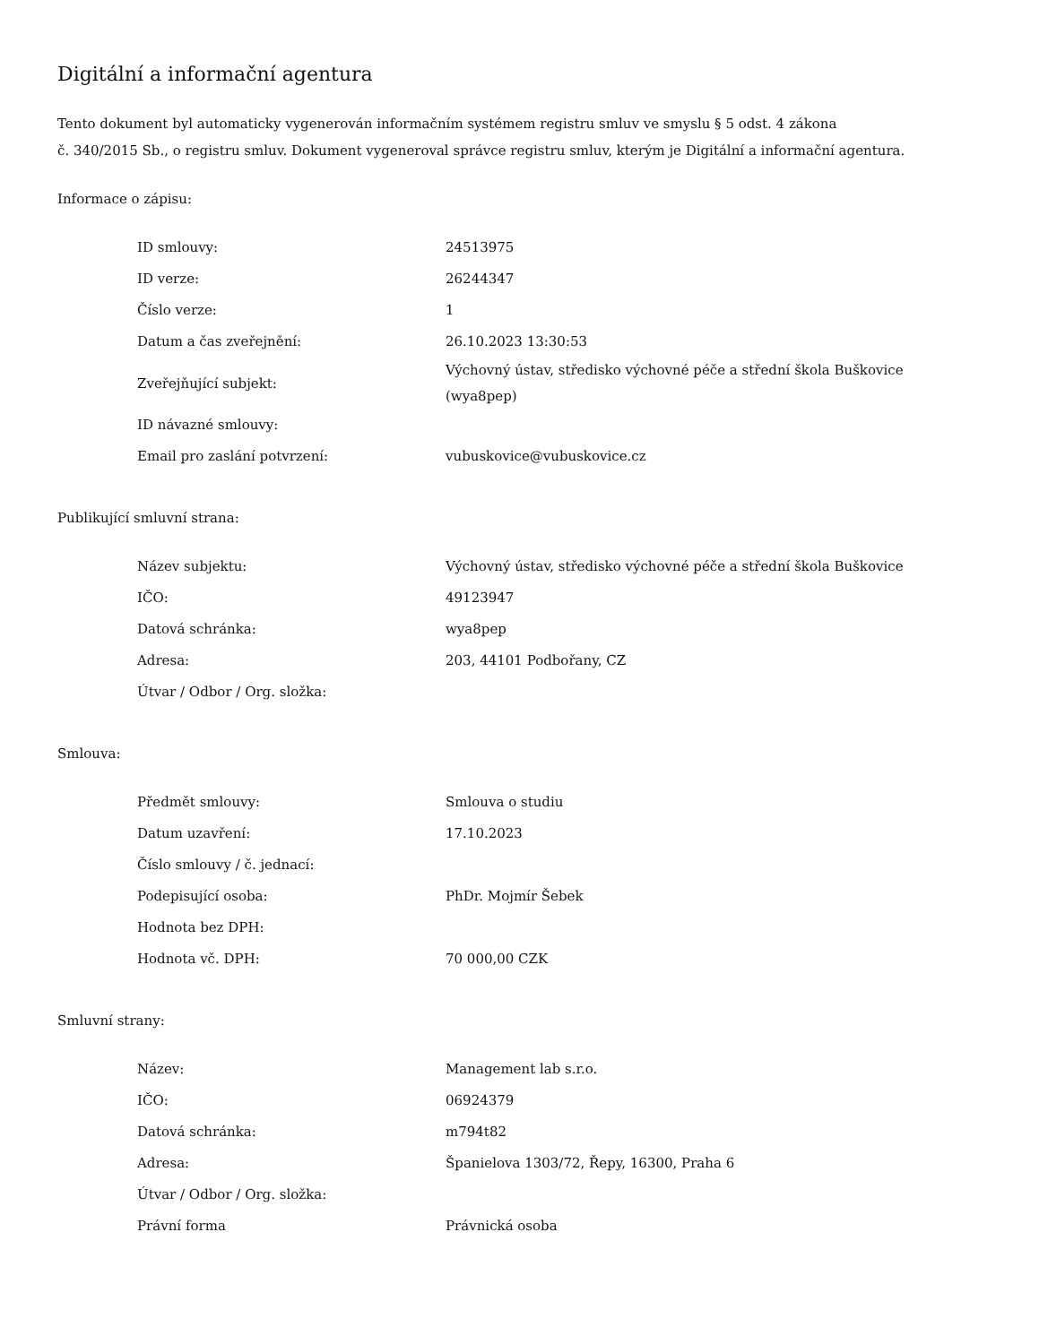Digitální a informační agentura
Tento dokument byl automaticky vygenerován informačním systémem registru smluv ve smyslu § 5 odst. 4 zákona
č. 340/2015 Sb., o registru smluv. Dokument vygeneroval správce registru smluv, kterým je Digitální a informační agentura.
Informace o zápisu:
| ID smlouvy: | 24513975 |
| ID verze: | 26244347 |
| Číslo verze: | 1 |
| Datum a čas zveřejnění: | 26.10.2023 13:30:53 |
| Zveřejňující subjekt: | Výchovný ústav, středisko výchovné péče a střední škola Buškovice (wya8pep) |
| ID návazné smlouvy: | |
| Email pro zaslání potvrzení: | vubuskovice@vubuskovice.cz |
Publikující smluvní strana:
| Název subjektu: | Výchovný ústav, středisko výchovné péče a střední škola Buškovice |
| IČO: | 49123947 |
| Datová schránka: | wya8pep |
| Adresa: | 203, 44101 Podbořany, CZ |
| Útvar / Odbor / Org. složka: | |
Smlouva:
| Předmět smlouvy: | Smlouva o studiu |
| Datum uzavření: | 17.10.2023 |
| Číslo smlouvy / č. jednací: | |
| Podepisující osoba: | PhDr. Mojmír Šebek |
| Hodnota bez DPH: | |
| Hodnota vč. DPH: | 70 000,00 CZK |
Smluvní strany:
| Název: | Management lab s.r.o. |
| IČO: | 06924379 |
| Datová schránka: | m794t82 |
| Adresa: | Španielova 1303/72, Řepy, 16300, Praha 6 |
| Útvar / Odbor / Org. složka: | |
| Právní forma | Právnická osoba |